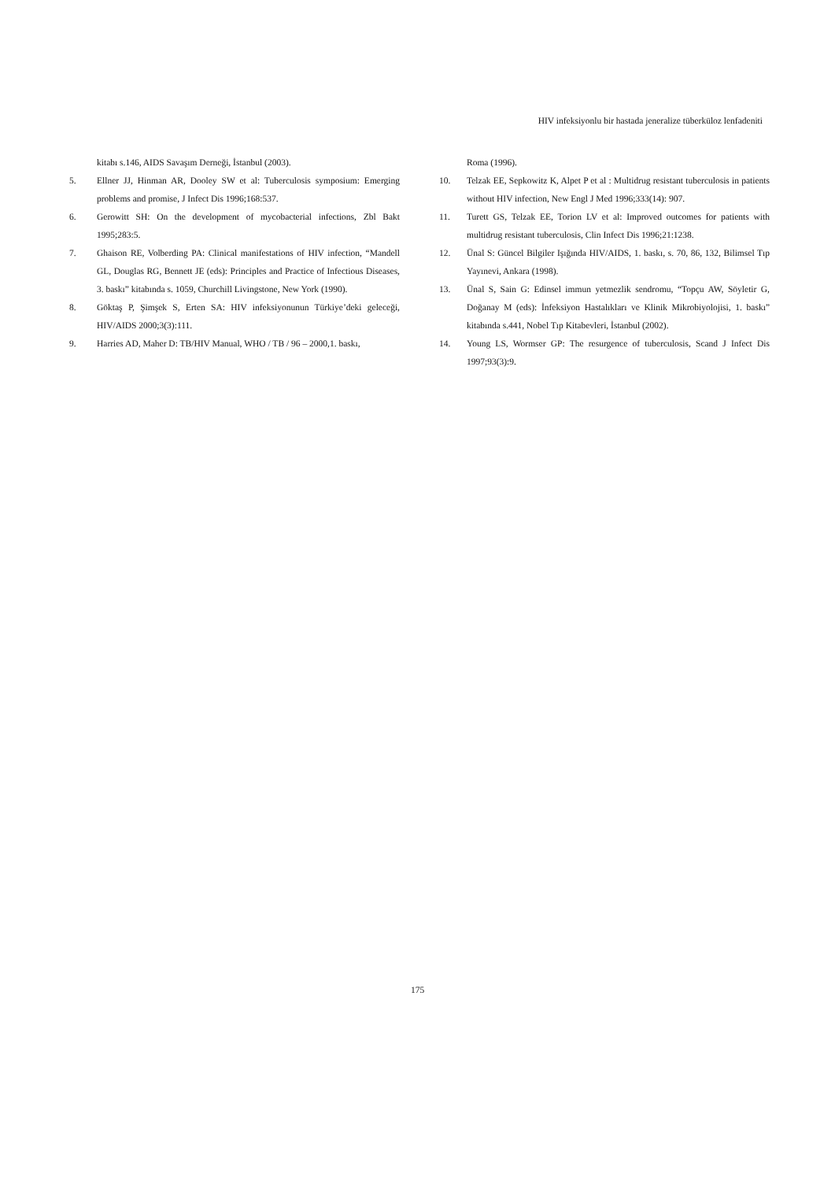HIV infeksiyonlu bir hastada jeneralize tüberküloz lenfadeniti
kitabı s.146, AIDS Savaşım Derneği, İstanbul (2003).
5. Ellner JJ, Hinman AR, Dooley SW et al: Tuberculosis symposium: Emerging problems and promise, J Infect Dis 1996;168:537.
6. Gerowitt SH: On the development of mycobacterial infections, Zbl Bakt 1995;283:5.
7. Ghaison RE, Volberding PA: Clinical manifestations of HIV infection, “Mandell GL, Douglas RG, Bennett JE (eds): Principles and Practice of Infectious Diseases, 3. baskı” kitabında s. 1059, Churchill Livingstone, New York (1990).
8. Göktaş P, Şimşek S, Erten SA: HIV infeksiyonunun Türkiye’deki geleceği, HIV/AIDS 2000;3(3):111.
9. Harries AD, Maher D: TB/HIV Manual, WHO / TB / 96 – 2000,1. baskı,
Roma (1996).
10. Telzak EE, Sepkowitz K, Alpet P et al : Multidrug resistant tuberculosis in patients without HIV infection, New Engl J Med 1996;333(14): 907.
11. Turett GS, Telzak EE, Torion LV et al: Improved outcomes for patients with multidrug resistant tuberculosis, Clin Infect Dis 1996;21:1238.
12. Ünal S: Güncel Bilgiler Işığında HIV/AIDS, 1. baskı, s. 70, 86, 132, Bilimsel Tıp Yayınevi, Ankara (1998).
13. Ünal S, Sain G: Edinsel immun yetmezlik sendromu, “Topçu AW, Söyletir G, Doğanay M (eds): İnfeksiyon Hastalıkları ve Klinik Mikrobiyolojisi, 1. baskı” kitabında s.441, Nobel Tıp Kitabevleri, İstanbul (2002).
14. Young LS, Wormser GP: The resurgence of tuberculosis, Scand J Infect Dis 1997;93(3):9.
175